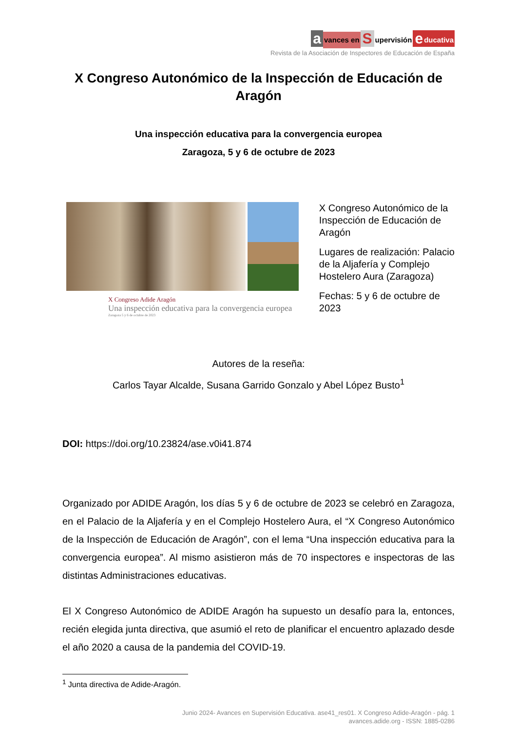avances en Supervisión educativa
Revista de la Asociación de Inspectores de Educación de España
X Congreso Autonómico de la Inspección de Educación de Aragón
Una inspección educativa para la convergencia europea
Zaragoza, 5 y 6 de octubre de 2023
X Congreso Adide Aragón
Una inspección educativa para la convergencia europea
Zaragoza 5 y 6 de octubre de 2023
X Congreso Autonómico de la Inspección de Educación de Aragón
Lugares de realización: Palacio de la Aljafería y Complejo Hostelero Aura (Zaragoza)
Fechas: 5 y 6 de octubre de 2023
Autores de la reseña:
Carlos Tayar Alcalde, Susana Garrido Gonzalo y Abel López Busto<sup>1</sup>
DOI: https://doi.org/10.23824/ase.v0i41.874
Organizado por ADIDE Aragón, los días 5 y 6 de octubre de 2023 se celebró en Zaragoza, en el Palacio de la Aljafería y en el Complejo Hostelero Aura, el “X Congreso Autonómico de la Inspección de Educación de Aragón”, con el lema “Una inspección educativa para la convergencia europea”. Al mismo asistieron más de 70 inspectores e inspectoras de las distintas Administraciones educativas.
El X Congreso Autonómico de ADIDE Aragón ha supuesto un desafío para la, entonces, recién elegida junta directiva, que asumió el reto de planificar el encuentro aplazado desde el año 2020 a causa de la pandemia del COVID-19.
<sup>1</sup> Junta directiva de Adide-Aragón.
Junio 2024- Avances en Supervisión Educativa. ase41_res01. X Congreso Adide-Aragón - pág. 1
avances.adide.org - ISSN: 1885-0286